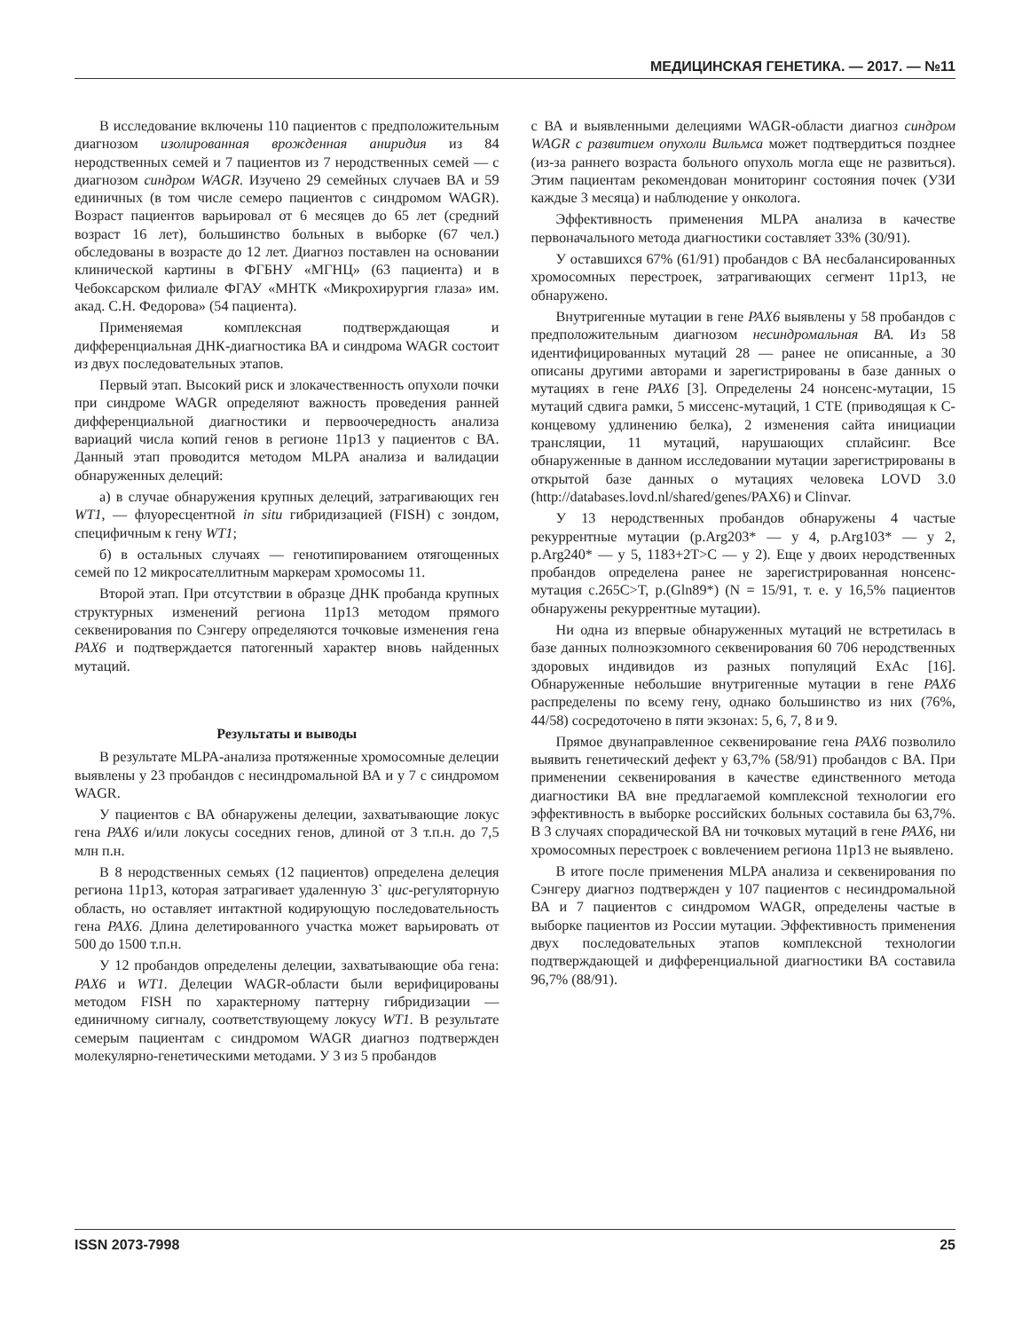МЕДИЦИНСКАЯ ГЕНЕТИКА. — 2017. — №11
В исследование включены 110 пациентов с предположительным диагнозом изолированная врожденная аниридия из 84 неродственных семей и 7 пациентов из 7 неродственных семей — с диагнозом синдром WAGR. Изучено 29 семейных случаев ВА и 59 единичных (в том числе семеро пациентов с синдромом WAGR). Возраст пациентов варьировал от 6 месяцев до 65 лет (средний возраст 16 лет), большинство больных в выборке (67 чел.) обследованы в возрасте до 12 лет. Диагноз поставлен на основании клинической картины в ФГБНУ «МГНЦ» (63 пациента) и в Чебоксарском филиале ФГАУ «МНТК «Микрохирургия глаза» им. акад. С.Н. Федорова» (54 пациента).
Применяемая комплексная подтверждающая и дифференциальная ДНК-диагностика ВА и синдрома WAGR состоит из двух последовательных этапов.
Первый этап. Высокий риск и злокачественность опухоли почки при синдроме WAGR определяют важность проведения ранней дифференциальной диагностики и первоочередность анализа вариаций числа копий генов в регионе 11p13 у пациентов с ВА. Данный этап проводится методом MLPA анализа и валидации обнаруженных делеций:
а) в случае обнаружения крупных делеций, затрагивающих ген WT1, — флуоресцентной in situ гибридизацией (FISH) с зондом, специфичным к гену WT1;
б) в остальных случаях — генотипированием отягощенных семей по 12 микросателлитным маркерам хромосомы 11.
Второй этап. При отсутствии в образце ДНК пробанда крупных структурных изменений региона 11p13 методом прямого секвенирования по Сэнгеру определяются точковые изменения гена PAX6 и подтверждается патогенный характер вновь найденных мутаций.
Результаты и выводы
В результате MLPA-анализа протяженные хромосомные делеции выявлены у 23 пробандов с несиндромальной ВА и у 7 с синдромом WAGR.
У пациентов с ВА обнаружены делеции, захватывающие локус гена PAX6 и/или локусы соседних генов, длиной от 3 т.п.н. до 7,5 млн п.н.
В 8 неродственных семьях (12 пациентов) определена делеция региона 11p13, которая затрагивает удаленную 3` цис-регуляторную область, но оставляет интактной кодирующую последовательность гена PAX6. Длина делетированного участка может варьировать от 500 до 1500 т.п.н.
У 12 пробандов определены делеции, захватывающие оба гена: PAX6 и WT1. Делеции WAGR-области были верифицированы методом FISH по характерному паттерну гибридизации — единичному сигналу, соответствующему локусу WT1. В результате семерым пациентам с синдромом WAGR диагноз подтвержден молекулярно-генетическими методами. У 3 из 5 пробандов
с ВА и выявленными делециями WAGR-области диагноз синдром WAGR с развитием опухоли Вильмса может подтвердиться позднее (из-за раннего возраста больного опухоль могла еще не развиться). Этим пациентам рекомендован мониторинг состояния почек (УЗИ каждые 3 месяца) и наблюдение у онколога.
Эффективность применения MLPA анализа в качестве первоначального метода диагностики составляет 33% (30/91).
У оставшихся 67% (61/91) пробандов с ВА несбалансированных хромосомных перестроек, затрагивающих сегмент 11p13, не обнаружено.
Внутригенные мутации в гене PAX6 выявлены у 58 пробандов с предположительным диагнозом несиндромальная ВА. Из 58 идентифицированных мутаций 28 — ранее не описанные, а 30 описаны другими авторами и зарегистрированы в базе данных о мутациях в гене PAX6 [3]. Определены 24 нонсенс-мутации, 15 мутаций сдвига рамки, 5 миссенс-мутаций, 1 CTE (приводящая к С-концевому удлинению белка), 2 изменения сайта инициации трансляции, 11 мутаций, нарушающих сплайсинг. Все обнаруженные в данном исследовании мутации зарегистрированы в открытой базе данных о мутациях человека LOVD 3.0 (http://databases.lovd.nl/shared/genes/PAX6) и Clinvar.
У 13 неродственных пробандов обнаружены 4 частые рекуррентные мутации (p.Arg203* — у 4, p.Arg103* — у 2, p.Arg240* — у 5, 1183+2T>C — у 2). Еще у двоих неродственных пробандов определена ранее не зарегистрированная нонсенс-мутация c.265C>T, p.(Gln89*) (N = 15/91, т. е. у 16,5% пациентов обнаружены рекуррентные мутации).
Ни одна из впервые обнаруженных мутаций не встретилась в базе данных полноэкзомного секвенирования 60 706 неродственных здоровых индивидов из разных популяций ExAc [16]. Обнаруженные небольшие внутригенные мутации в гене PAX6 распределены по всему гену, однако большинство из них (76%, 44/58) сосредоточено в пяти экзонах: 5, 6, 7, 8 и 9.
Прямое двунаправленное секвенирование гена PAX6 позволило выявить генетический дефект у 63,7% (58/91) пробандов с ВА. При применении секвенирования в качестве единственного метода диагностики ВА вне предлагаемой комплексной технологии его эффективность в выборке российских больных составила бы 63,7%. В 3 случаях спорадической ВА ни точковых мутаций в гене PAX6, ни хромосомных перестроек с вовлечением региона 11p13 не выявлено.
В итоге после применения MLPA анализа и секвенирования по Сэнгеру диагноз подтвержден у 107 пациентов с несиндромальной ВА и 7 пациентов с синдромом WAGR, определены частые в выборке пациентов из России мутации. Эффективность применения двух последовательных этапов комплексной технологии подтверждающей и дифференциальной диагностики ВА составила 96,7% (88/91).
ISSN 2073-7998 25